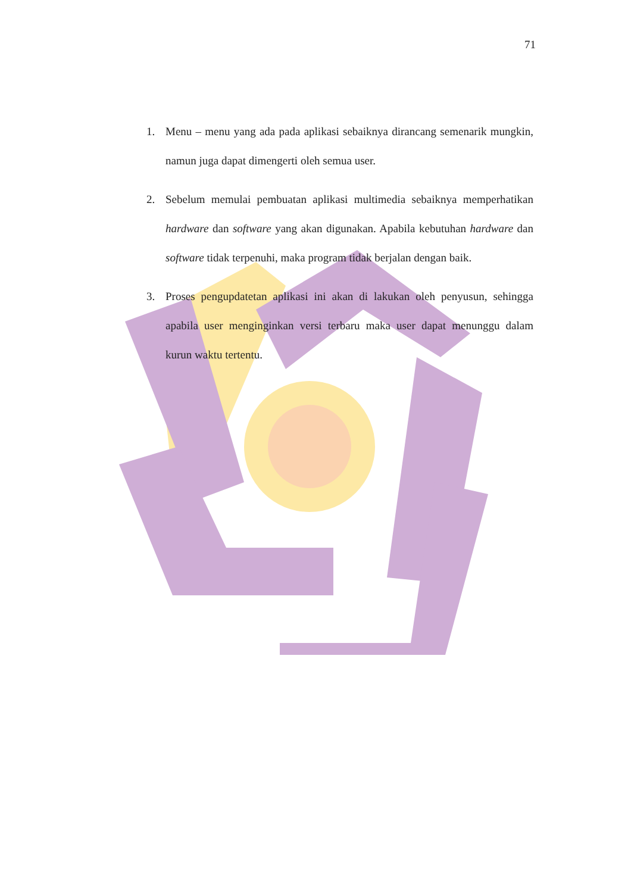71
1. Menu – menu yang ada pada aplikasi sebaiknya dirancang semenarik mungkin, namun juga dapat dimengerti oleh semua user.
2. Sebelum memulai pembuatan aplikasi multimedia sebaiknya memperhatikan hardware dan software yang akan digunakan. Apabila kebutuhan hardware dan software tidak terpenuhi, maka program tidak berjalan dengan baik.
3. Proses pengupdatetan aplikasi ini akan di lakukan oleh penyusun, sehingga apabila user menginginkan versi terbaru maka user dapat menunggu dalam kurun waktu tertentu.